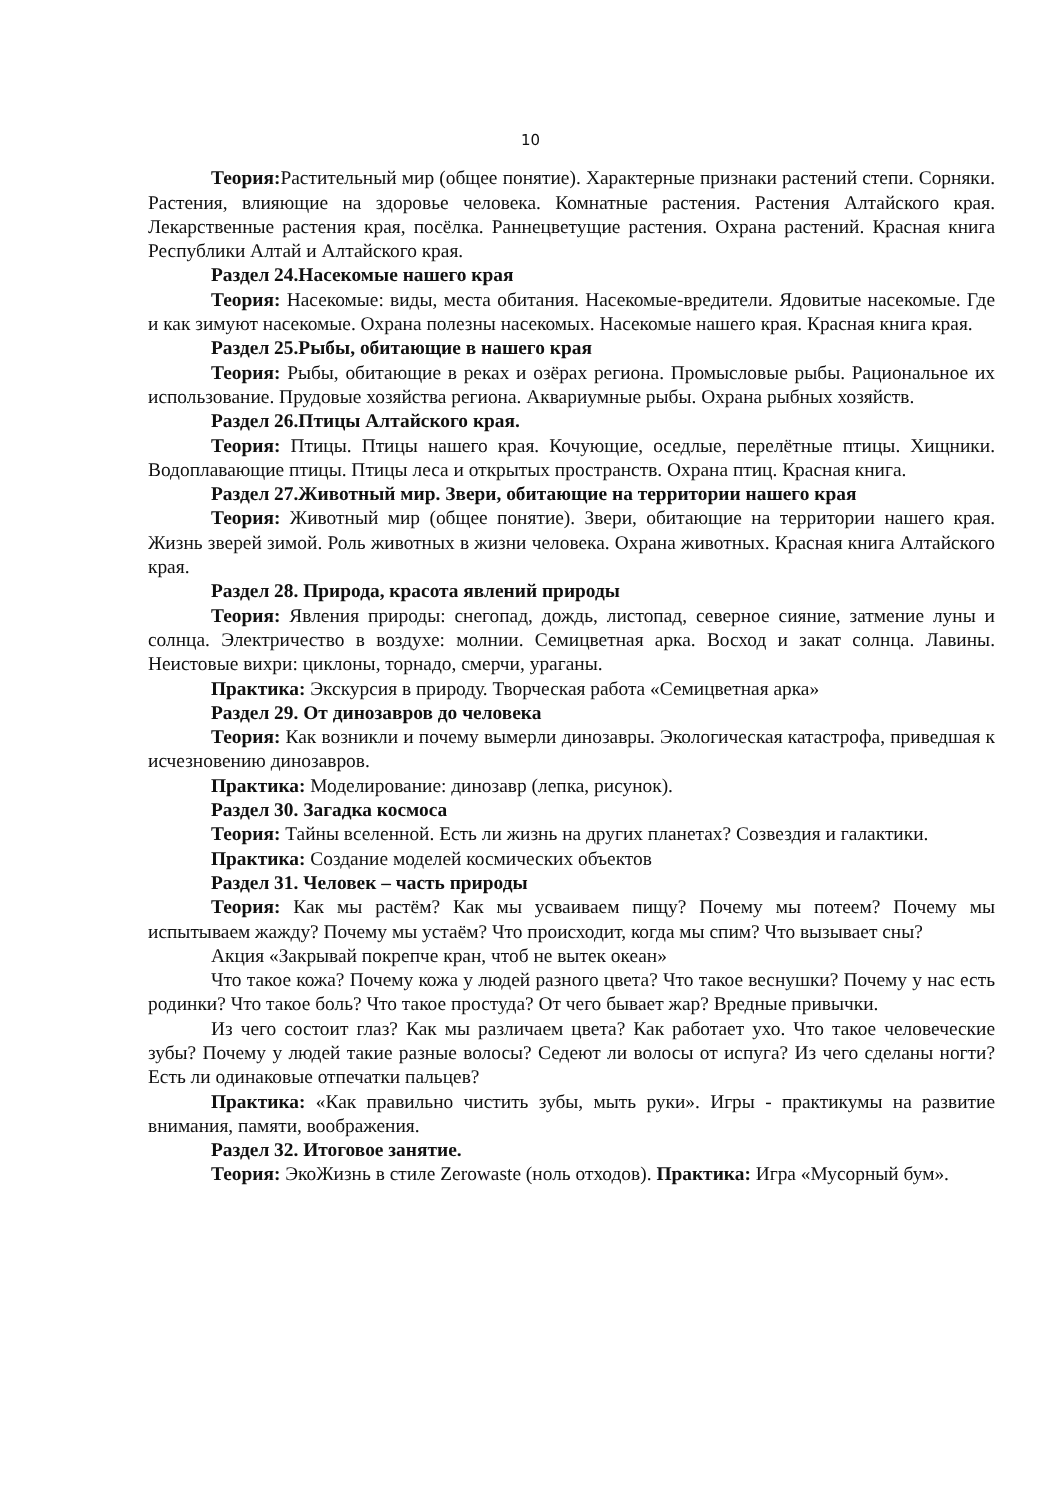10
Теория: Растительный мир (общее понятие). Характерные признаки растений степи. Сорняки. Растения, влияющие на здоровье человека. Комнатные растения. Растения Алтайского края. Лекарственные растения края, посёлка. Раннецветущие растения. Охрана растений. Красная книга Республики Алтай и Алтайского края.
Раздел 24.Насекомые нашего края
Теория: Насекомые: виды, места обитания. Насекомые-вредители. Ядовитые насекомые. Где и как зимуют насекомые. Охрана полезны насекомых. Насекомые нашего края. Красная книга края.
Раздел 25.Рыбы, обитающие в нашего края
Теория: Рыбы, обитающие в реках и озёрах региона. Промысловые рыбы. Рациональное их использование. Прудовые хозяйства региона. Аквариумные рыбы. Охрана рыбных хозяйств.
Раздел 26.Птицы Алтайского края.
Теория: Птицы. Птицы нашего края. Кочующие, оседлые, перелётные птицы. Хищники. Водоплавающие птицы. Птицы леса и открытых пространств. Охрана птиц. Красная книга.
Раздел 27.Животный мир. Звери, обитающие на территории нашего края
Теория: Животный мир (общее понятие). Звери, обитающие на территории нашего края. Жизнь зверей зимой. Роль животных в жизни человека. Охрана животных. Красная книга Алтайского края.
Раздел 28. Природа, красота явлений природы
Теория: Явления природы: снегопад, дождь, листопад, северное сияние, затмение луны и солнца. Электричество в воздухе: молнии. Семицветная арка. Восход и закат солнца. Лавины. Неистовые вихри: циклоны, торнадо, смерчи, ураганы.
Практика: Экскурсия в природу. Творческая работа «Семицветная арка»
Раздел 29. От динозавров до человека
Теория: Как возникли и почему вымерли динозавры. Экологическая катастрофа, приведшая к исчезновению динозавров.
Практика: Моделирование: динозавр (лепка, рисунок).
Раздел 30. Загадка космоса
Теория: Тайны вселенной. Есть ли жизнь на других планетах? Созвездия и галактики.
Практика: Создание моделей космических объектов
Раздел 31. Человек – часть природы
Теория: Как мы растём? Как мы усваиваем пищу? Почему мы потеем? Почему мы испытываем жажду? Почему мы устаём? Что происходит, когда мы спим? Что вызывает сны?
Акция «Закрывай покрепче кран, чтоб не вытек океан»
Что такое кожа? Почему кожа у людей разного цвета? Что такое веснушки? Почему у нас есть родинки? Что такое боль? Что такое простуда? От чего бывает жар? Вредные привычки.
Из чего состоит глаз? Как мы различаем цвета? Как работает ухо. Что такое человеческие зубы? Почему у людей такие разные волосы? Седеют ли волосы от испуга? Из чего сделаны ногти? Есть ли одинаковые отпечатки пальцев?
Практика: «Как правильно чистить зубы, мыть руки». Игры - практикумы на развитие внимания, памяти, воображения.
Раздел 32. Итоговое занятие.
Теория: ЭкоЖизнь в стиле Zerowaste (ноль отходов). Практика: Игра «Мусорный бум».